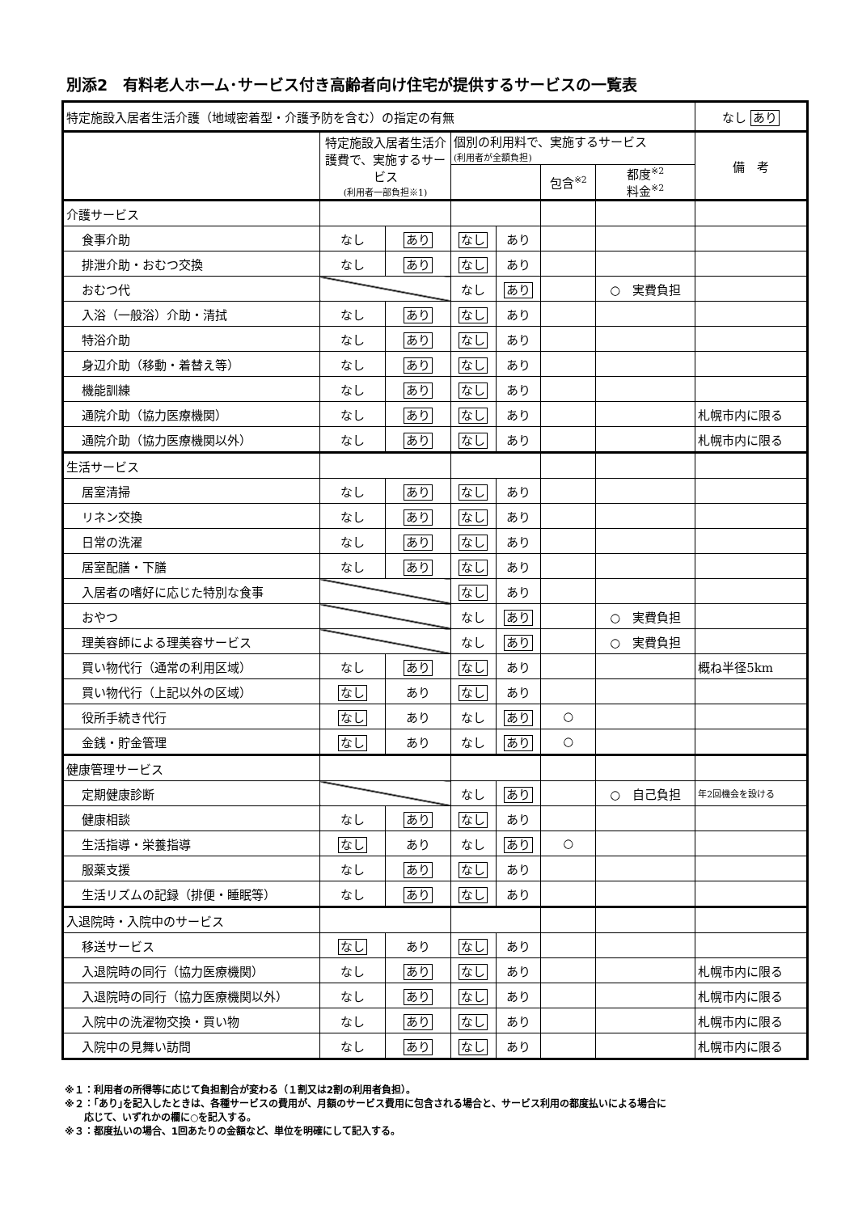別添2　有料老人ホーム･サービス付き高齢者向け住宅が提供するサービスの一覧表
| 特定施設入居者生活介護（地域密着型・介護予防を含む）の指定の有無 | | | | | | | なし あり |
| | 特定施設入居者生活介護費で、実施するサービス (利用者一部負担※1) | | 個別の利用料で、実施するサービス (利用者が全額負担) | | | | 備 考 |
| | | | | | 包含<sup>※2</sup> | 都度<sup>※2</sup> 料金<sup>※2</sup> | |
| 介護サービス | | | | | | | |
| 食事介助 | なし | あり | なし | あり | | | |
| 排泄介助・おむつ交換 | なし | あり | なし | あり | | | |
| おむつ代 | | | なし | あり | | ○ 実費負担 | |
| 入浴（一般浴）介助・清拭 | なし | あり | なし | あり | | | |
| 特浴介助 | なし | あり | なし | あり | | | |
| 身辺介助（移動・着替え等） | なし | あり | なし | あり | | | |
| 機能訓練 | なし | あり | なし | あり | | | |
| 通院介助（協力医療機関） | なし | あり | なし | あり | | | 札幌市内に限る |
| 通院介助（協力医療機関以外） | なし | あり | なし | あり | | | 札幌市内に限る |
| 生活サービス | | | | | | | |
| 居室清掃 | なし | あり | なし | あり | | | |
| リネン交換 | なし | あり | なし | あり | | | |
| 日常の洗濯 | なし | あり | なし | あり | | | |
| 居室配膳・下膳 | なし | あり | なし | あり | | | |
| 入居者の嗜好に応じた特別な食事 | | | なし | あり | | | |
| おやつ | | | なし | あり | | ○ 実費負担 | |
| 理美容師による理美容サービス | | | なし | あり | | ○ 実費負担 | |
| 買い物代行（通常の利用区域） | なし | あり | なし | あり | | | 概ね半径5km |
| 買い物代行（上記以外の区域） | なし | あり | なし | あり | | | |
| 役所手続き代行 | なし | あり | なし | あり | ○ | | |
| 金銭・貯金管理 | なし | あり | なし | あり | ○ | | |
| 健康管理サービス | | | | | | | |
| 定期健康診断 | | | なし | あり | | ○ 自己負担 | 年2回機会を設ける |
| 健康相談 | なし | あり | なし | あり | | | |
| 生活指導・栄養指導 | なし | あり | なし | あり | ○ | | |
| 服薬支援 | なし | あり | なし | あり | | | |
| 生活リズムの記録（排便・睡眠等） | なし | あり | なし | あり | | | |
| 入退院時・入院中のサービス | | | | | | | |
| 移送サービス | なし | あり | なし | あり | | | |
| 入退院時の同行（協力医療機関） | なし | あり | なし | あり | | | 札幌市内に限る |
| 入退院時の同行（協力医療機関以外） | なし | あり | なし | あり | | | 札幌市内に限る |
| 入院中の洗濯物交換・買い物 | なし | あり | なし | あり | | | 札幌市内に限る |
| 入院中の見舞い訪問 | なし | あり | なし | あり | | | 札幌市内に限る |
※１：利用者の所得等に応じて負担割合が変わる（１割又は2割の利用者負担）。
※２：｢あり｣を記入したときは、各種サービスの費用が、月額のサービス費用に包含される場合と、サービス利用の都度払いによる場合に
　　応じて、いずれかの欄に○を記入する。
※３：都度払いの場合、1回あたりの金額など、単位を明確にして記入する。